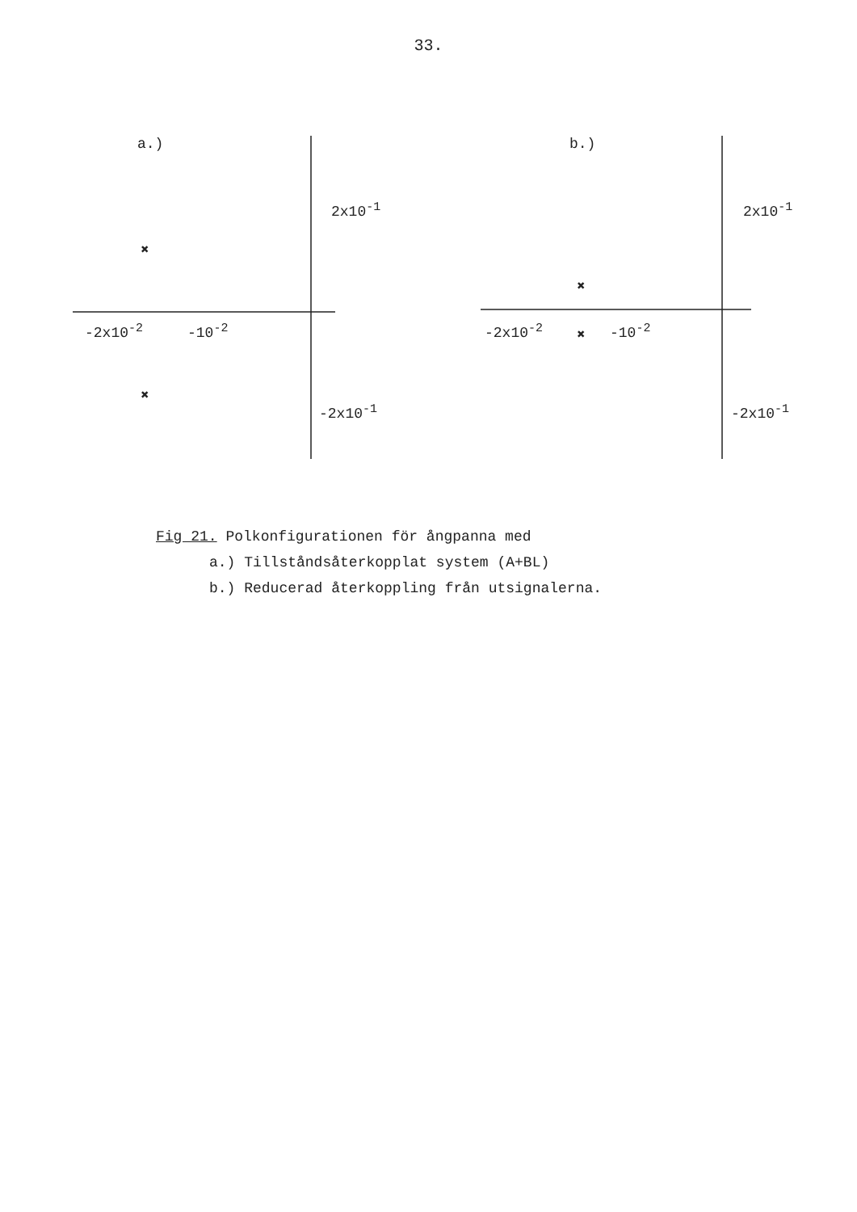33.
×
×
a.)
2x10<sup>-1</sup>
-2x10<sup>-2</sup> -10<sup>-2</sup>
-2x10<sup>-1</sup>
×
×
b.)
2x10<sup>-1</sup>
-2x10<sup>-2</sup> -10<sup>-2</sup>
-2x10<sup>-1</sup>
Fig 21. Polkonfigurationen för ångpanna med
a.) Tillståndsåterkopplat system (A+BL)
b.) Reducerad återkoppling från utsignalerna.